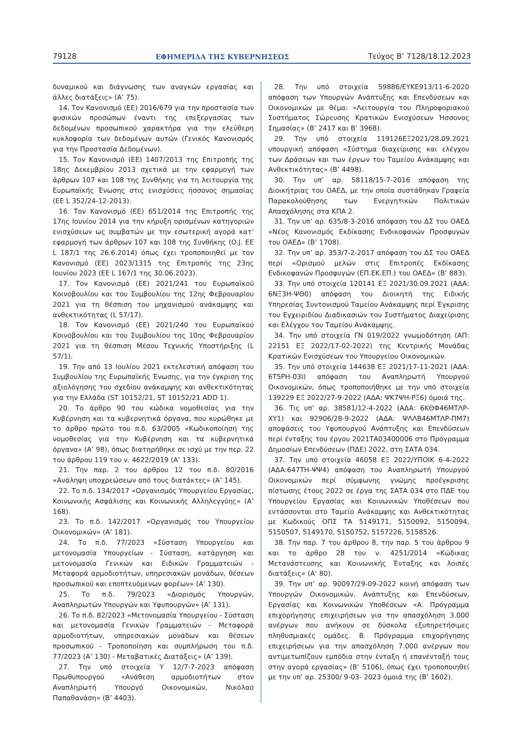79128 ΕΦΗΜΕΡΙΔΑ ΤΗΣ ΚΥΒΕΡΝΗΣΕΩΣ Τεύχος B’ 7128/18.12.2023
δυναμικού και διάγνωσης των αναγκών εργασίας και άλλες διατάξεις» (Α’ 75).
14. Τον Κανονισμό (ΕΕ) 2016/679 για την προστασία των φυσικών προσώπων έναντι της επεξεργασίας των δεδομένων προσωπικού χαρακτήρα για την ελεύθερη κυκλοφορία των δεδομένων αυτών (Γενικός Κανονισμός για την Προστασία Δεδομένων).
15. Τον Κανονισμό (ΕΕ) 1407/2013 της Επιτροπής της 18ης Δεκεμβρίου 2013 σχετικά με την εφαρμογή των άρθρων 107 και 108 της Συνθήκης για τη λειτουργία της Ευρωπαϊκής Ένωσης στις ενισχύσεις ήσσονος σημασίας (ΕΕ L 352/24-12-2013).
16. Τον Κανονισμό (ΕΕ) 651/2014 της Επιτροπής της 17ης Ιουνίου 2014 για την κήρυξη ορισμένων κατηγοριών ενισχύσεων ως συμβατών με την εσωτερική αγορά κατ’ εφαρμογή των άρθρων 107 και 108 της Συνθήκης (O.J. EE L 187/1 της 26.6.2014) όπως έχει τροποποιηθεί με τον Κανονισμό (ΕΕ) 2023/1315 της Επιτροπής της 23ης Ιουνίου 2023 (ΕΕ L 167/1 της 30.06.2023).
17. Τον Κανονισμό (ΕΕ) 2021/241 του Ευρωπαϊκού Κοινοβουλίου και του Συμβουλίου της 12ης Φεβρουαρίου 2021 για τη θέσπιση του μηχανισμού ανάκαμψης και ανθεκτικότητας (L 57/17).
18. Τον Κανονισμό (ΕΕ) 2021/240 του Ευρωπαϊκού Κοινοβουλίου και του Συμβουλίου της 10ης Φεβρουαρίου 2021 για τη θέσπιση Μέσου Τεχνικής Υποστήριξης (L 57/1).
19. Την από 13 Ιουλίου 2021 εκτελεστική απόφαση του Συμβουλίου της Ευρωπαϊκής Ένωσης, για την έγκριση της αξιολόγησης του σχεδίου ανάκαμψης και ανθεκτικότητας για την Ελλάδα (ST 10152/21, ST 10152/21 ADD 1).
20. Το άρθρο 90 του κώδικα νομοθεσίας για την Κυβέρνηση και τα κυβερνητικά όργανα, που κυρώθηκε με το άρθρο πρώτο του π.δ. 63/2005 «Κωδικοποίηση της νομοθεσίας για την Κυβέρνηση και τα κυβερνητικά όργανα» (Α’ 98), όπως διατηρήθηκε σε ισχύ με την περ. 22 του άρθρου 119 του ν. 4622/2019 (Α’ 133).
21. Την παρ. 2 του άρθρου 12 του π.δ. 80/2016 «Ανάληψη υποχρεώσεων από τους διατάκτες» (Α’ 145).
22. Το π.δ. 134/2017 «Οργανισμός Υπουργείου Εργασίας, Κοινωνικής Ασφάλισης και Κοινωνικής Αλληλεγγύης» (Α’ 168).
23. Το π.δ. 142/2017 «Οργανισμός του Υπουργείου Οικονομικών» (Α’ 181).
24. Το π.δ. 77/2023 «Σύσταση Υπουργείου και μετονομασία Υπουργείων - Σύσταση, κατάργηση και μετονομασία Γενικών και Ειδικών Γραμματειών - Μεταφορά αρμοδιοτήτων, υπηρεσιακών μονάδων, θέσεων προσωπικού και εποπτευόμενων φορέων» (Α’ 130).
25. Το π.δ. 79/2023 «Διορισμός Υπουργών, Αναπληρωτών Υπουργών και Υφυπουργών» (Α’ 131).
26. Το π.δ. 82/2023 «Μετονομασία Υπουργείου - Σύσταση και μετονομασία Γενικών Γραμματειών - Μεταφορά αρμοδιοτήτων, υπηρεσιακών μονάδων και θέσεων προσωπικού - Τροποποίηση και συμπλήρωση του π.δ. 77/2023 (Α’ 130) - Μεταβατικές Διατάξεις» (Α’ 139).
27. Την υπό στοιχεία Υ 12/7-7-2023 απόφαση Πρωθυπουργού «Ανάθεση αρμοδιοτήτων στον Αναπληρωτή Υπουργό Οικονομικών, Νικόλαο Παπαθανάση» (Β’ 4403).
28. Την υπό στοιχεία 59886/ΕΥΚΕ913/11-6-2020 απόφαση των Υπουργών Ανάπτυξης και Επενδύσεων και Οικονομικών με θέμα: «Λειτουργία του Πληροφοριακού Συστήματος Σώρευσης Κρατικών Ενισχύσεων Ήσσονος Σημασίας» (Β’ 2417 και Β’ 3968).
29. Την υπό στοιχεία 119126ΕΞ2021/28.09.2021 υπουργική απόφαση «Σύστημα διαχείρισης και ελέγχου των Δράσεων και των έργων του Ταμείου Ανάκαμψης και Ανθεκτικότητας» (Β’ 4498).
30. Την υπ’ αρ. 58118/15-7-2016 απόφαση της Διοικήτριας του ΟΑΕΔ, με την οποία συστάθηκαν Γραφεία Παρακολούθησης των Ενεργητικών Πολιτικών Απασχόλησης στα ΚΠΑ 2.
31. Την υπ’ αρ. 635/8-3-2016 απόφαση του ΔΣ του ΟΑΕΔ «Νέος Κανονισμός Εκδίκασης Ενδικοφανών Προσφυγών του ΟΑΕΔ» (Β’ 1708).
32. Την υπ’ αρ. 353/7-2-2017 απόφαση του ΔΣ του ΟΑΕΔ περί «Ορισμού μελών στις Επιτροπές Εκδίκασης Ενδικοφανών Προσφυγών (ΕΠ.ΕΚ.ΕΠ.) του ΟΑΕΔ» (Β’ 883).
33. Την υπό στοιχεία 120141 ΕΞ 2021/30.09.2021 (ΑΔΑ: 6ΝΞ3Η-ΨΘ0) απόφαση του Διοικητή της Ειδικής Υπηρεσίας Συντονισμού Ταμείου Ανάκαμψης περί Έγκρισης του Εγχειριδίου Διαδικασιών του Συστήματος Διαχείρισης και Ελέγχου του Ταμείου Ανάκαμψης.
34. Την υπό στοιχεία ΓΝ 019/2022 γνωμοδότηση (ΑΠ: 22151 ΕΞ 2022/17-02-2022) της Κεντρικής Μονάδας Κρατικών Ενισχύσεων του Υπουργείου Οικονομικών.
35. Την υπό στοιχεία 144638 ΕΞ 2021/17-11-2021 (ΑΔΑ: 6Τ5ΡΗ-03Ι) απόφαση του Αναπληρωτή Υπουργού Οικονομικών, όπως τροποποιήθηκε με την υπό στοιχεία 139229 ΕΞ 2022/27-9-2022 (ΑΔΑ: ΨΚ7ΨΗ-ΡΞ6) όμοιά της.
36. Τις υπ’ αρ. 38581/12-4-2022 (ΑΔΑ: 6ΚΘΦ46ΜΤΛΡ-ΧΥ1) και 92906/28-9-2022 (ΑΔΑ: ΨΛΛΒ46ΜΤΛΡ-ΠΜ7) αποφάσεις του Υφυπουργού Ανάπτυξης και Επενδύσεων περί ένταξης του έργου 2021ΤΑ03400006 στο Πρόγραμμα Δημοσίων Επενδύσεων (ΠΔΕ) 2022, στη ΣΑΤΑ 034.
37. Την υπό στοιχεία 46058 ΕΞ 2022/ΥΠΟΙΚ 6-4-2022 (ΑΔΑ:647ΤΗ-ΨΨ4) απόφαση του Αναπληρωτή Υπουργού Οικονομικών περί σύμφωνης γνώμης προέγκρισης πίστωσης έτους 2022 σε έργα της ΣΑΤΑ 034 στο ΠΔΕ του Υπουργείου Εργασίας και Κοινωνικών Υποθέσεων που εντάσσονται στο Ταμείο Ανάκαμψης και Ανθεκτικότητας με Κωδικούς ΟΠΣ ΤΑ 5149171, 5150092, 5150094, 5150507, 5149170, 5150752, 5157226, 5158526.
38. Την παρ. 7 του άρθρου 8, την παρ. 5 του άρθρου 9 και το άρθρο 28 του ν. 4251/2014 «Κώδικας Μετανάστευσης και Κοινωνικής Ένταξης και λοιπές διατάξεις» (Α’ 80).
39. Την υπ’ αρ. 90097/29-09-2022 κοινή απόφαση των Υπουργών Οικονομικών, Ανάπτυξης και Επενδύσεων, Εργασίας και Κοινωνικών Υποθέσεων «Α. Πρόγραμμα επιχορήγησης επιχειρήσεων για την απασχόληση 3.000 ανέργων που ανήκουν σε δύσκολα εξυπηρετήσιμες πληθυσμιακές ομάδες. Β. Πρόγραμμα επιχορήγησης επιχειρήσεων για την απασχόληση 7.000 ανέργων που αντιμετωπίζουν εμπόδια στην ένταξη ή επανένταξή τους στην αγορά εργασίας» (Β’ 5106), όπως έχει τροποποιηθεί με την υπ’ αρ. 25300/ 9-03- 2023 όμοιά της (Β’ 1602).